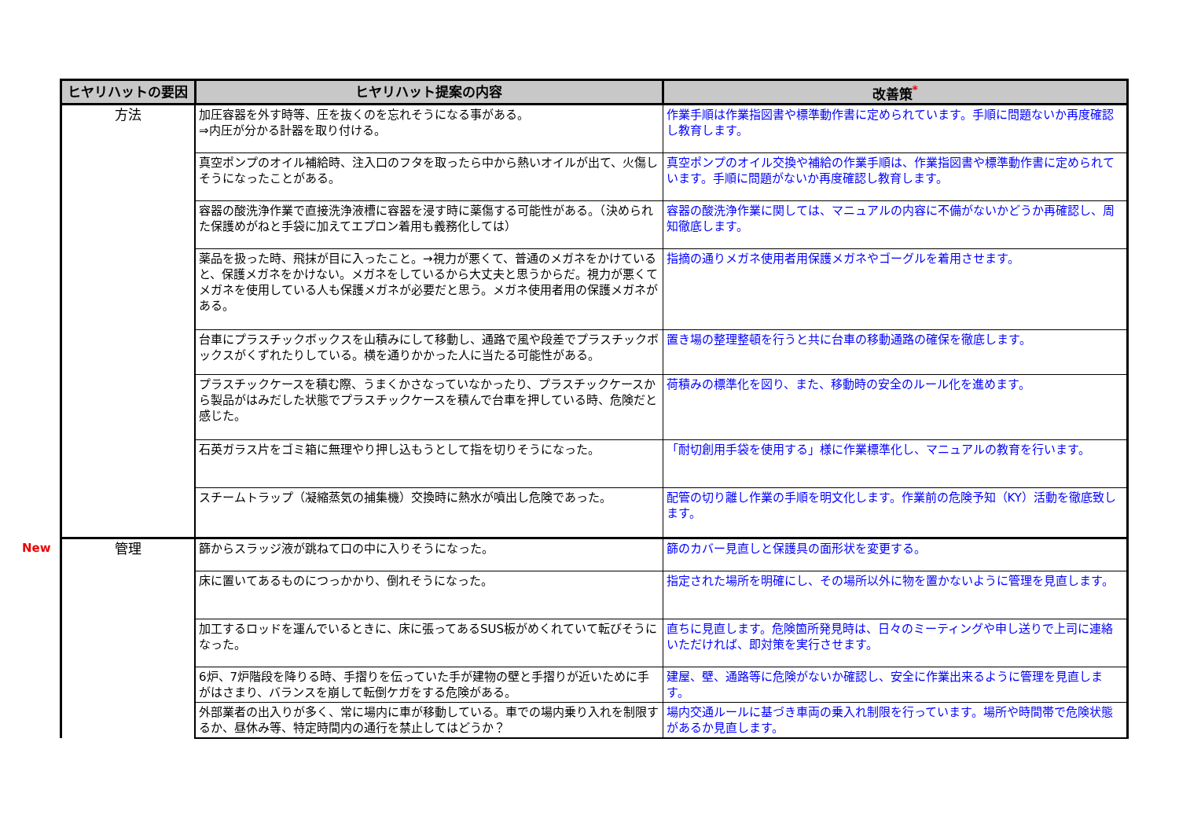New
| ヒヤリハットの要因 | ヒヤリハット提案の内容 | 改善策<sup>*</sup> |
| --- | --- | --- |
| 方法 | 加圧容器を外す時等、圧を抜くのを忘れそうになる事がある。 ⇒内圧が分かる計器を取り付ける。 | 作業手順は作業指図書や標準動作書に定められています。手順に問題ないか再度確認し教育します。 |
| | 真空ポンプのオイル補給時、注入口のフタを取ったら中から熱いオイルが出て、火傷しそうになったことがある。 | 真空ポンプのオイル交換や補給の作業手順は、作業指図書や標準動作書に定められています。手順に問題がないか再度確認し教育します。 |
| | 容器の酸洗浄作業で直接洗浄液槽に容器を浸す時に薬傷する可能性がある。（決められた保護めがねと手袋に加えてエプロン着用も義務化しては） | 容器の酸洗浄作業に関しては、マニュアルの内容に不備がないかどうか再確認し、周知徹底します。 |
| | 薬品を扱った時、飛抹が目に入ったこと。→視力が悪くて、普通のメガネをかけていると、保護メガネをかけない。メガネをしているから大丈夫と思うからだ。視力が悪くてメガネを使用している人も保護メガネが必要だと思う。メガネ使用者用の保護メガネがある。 | 指摘の通りメガネ使用者用保護メガネやゴーグルを着用させます。 |
| | 台車にプラスチックボックスを山積みにして移動し、通路で風や段差でプラスチックボックスがくずれたりしている。横を通りかかった人に当たる可能性がある。 | 置き場の整理整頓を行うと共に台車の移動通路の確保を徹底します。 |
| | プラスチックケースを積む際、うまくかさなっていなかったり、プラスチックケースから製品がはみだした状態でプラスチックケースを積んで台車を押している時、危険だと感じた。 | 荷積みの標準化を図り、また、移動時の安全のルール化を進めます。 |
| | 石英ガラス片をゴミ箱に無理やり押し込もうとして指を切りそうになった。 | 「耐切創用手袋を使用する」様に作業標準化し、マニュアルの教育を行います。 |
| | スチームトラップ（凝縮蒸気の捕集機）交換時に熱水が噴出し危険であった。 | 配管の切り離し作業の手順を明文化します。作業前の危険予知（KY）活動を徹底致します。 |
| 管理 | 篩からスラッジ液が跳ねて口の中に入りそうになった。 | 篩のカバー見直しと保護具の面形状を変更する。 |
| | 床に置いてあるものにつっかかり、倒れそうになった。 | 指定された場所を明確にし、その場所以外に物を置かないように管理を見直します。 |
| | 加工するロッドを運んでいるときに、床に張ってあるSUS板がめくれていて転びそうになった。 | 直ちに見直します。危険箇所発見時は、日々のミーティングや申し送りで上司に連絡いただければ、即対策を実行させます。 |
| | 6炉、7炉階段を降りる時、手摺りを伝っていた手が建物の壁と手摺りが近いために手がはさまり、バランスを崩して転倒ケガをする危険がある。 | 建屋、壁、通路等に危険がないか確認し、安全に作業出来るように管理を見直します。 |
| | 外部業者の出入りが多く、常に場内に車が移動している。車での場内乗り入れを制限するか、昼休み等、特定時間内の通行を禁止してはどうか？ | 場内交通ルールに基づき車両の乗入れ制限を行っています。場所や時間帯で危険状態があるか見直します。 |